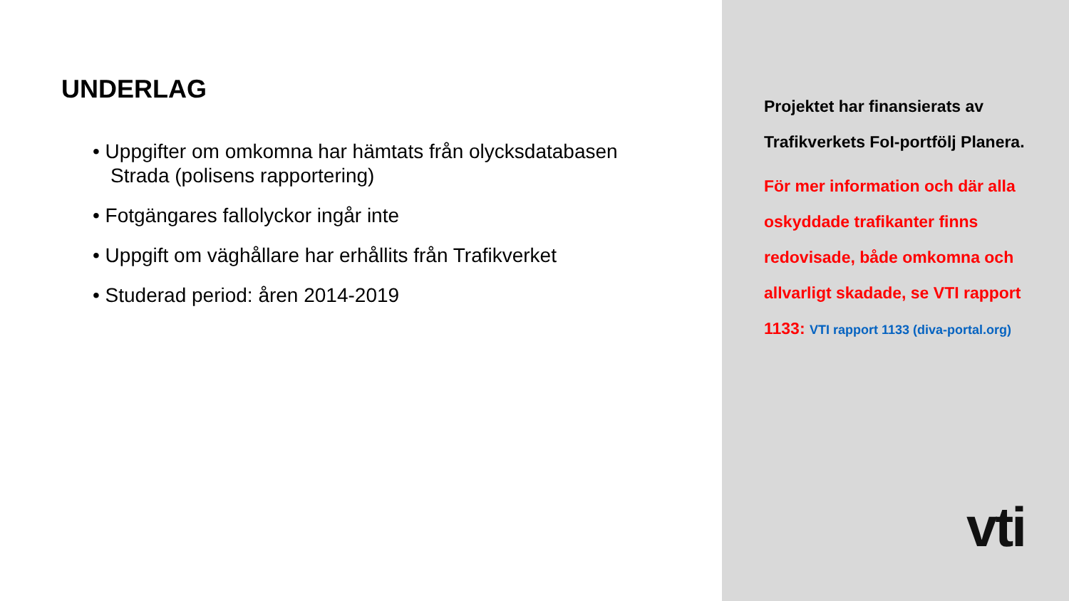UNDERLAG
• Uppgifter om omkomna har hämtats från olycksdatabasen Strada (polisens rapportering)
• Fotgängares fallolyckor ingår inte
• Uppgift om väghållare har erhållits från Trafikverket
• Studerad period: åren 2014-2019
Projektet har finansierats av Trafikverkets FoI-portfölj Planera.
För mer information och där alla oskyddade trafikanter finns redovisade, både omkomna och allvarligt skadade, se VTI rapport 1133: VTI rapport 1133 (diva-portal.org)
vti